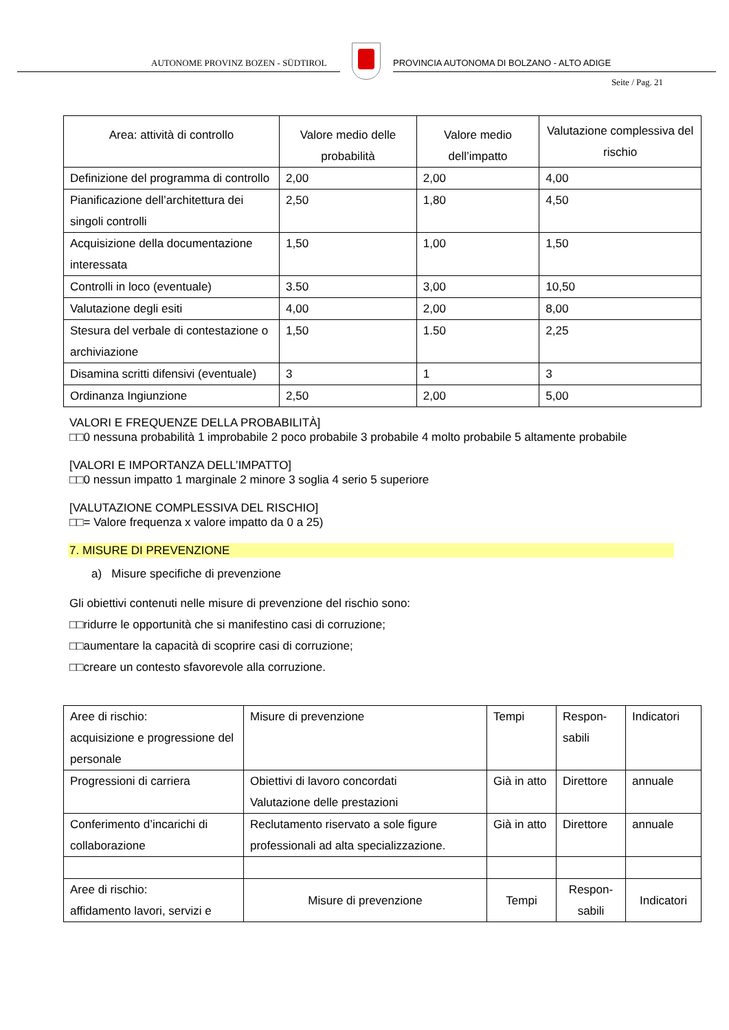AUTONOME PROVINZ BOZEN - SÜDTIROL
PROVINCIA AUTONOMA DI BOLZANO - ALTO ADIGE
Seite / Pag. 21
| Area: attività di controllo | Valore medio delle probabilità | Valore medio dell’impatto | Valutazione complessiva del rischio |
| Definizione del programma di controllo | 2,00 | 2,00 | 4,00 |
| Pianificazione dell’architettura dei singoli controlli | 2,50 | 1,80 | 4,50 |
| Acquisizione della documentazione interessata | 1,50 | 1,00 | 1,50 |
| Controlli in loco (eventuale) | 3.50 | 3,00 | 10,50 |
| Valutazione degli esiti | 4,00 | 2,00 | 8,00 |
| Stesura del verbale di contestazione o archiviazione | 1,50 | 1.50 | 2,25 |
| Disamina scritti difensivi (eventuale) | 3 | 1 | 3 |
| Ordinanza Ingiunzione | 2,50 | 2,00 | 5,00 |
VALORI E FREQUENZE DELLA PROBABILITÀ]
□□0 nessuna probabilità 1 improbabile 2 poco probabile 3 probabile 4 molto probabile 5 altamente probabile
[VALORI E IMPORTANZA DELL’IMPATTO]
□□0 nessun impatto 1 marginale 2 minore 3 soglia 4 serio 5 superiore
[VALUTAZIONE COMPLESSIVA DEL RISCHIO]
□□= Valore frequenza x valore impatto da 0 a 25)
7. MISURE DI PREVENZIONE
a) Misure specifiche di prevenzione
Gli obiettivi contenuti nelle misure di prevenzione del rischio sono:
□□ridurre le opportunità che si manifestino casi di corruzione;
□□aumentare la capacità di scoprire casi di corruzione;
□□creare un contesto sfavorevole alla corruzione.
| Aree di rischio: acquisizione e progressione del personale | Misure di prevenzione | Tempi | Respon- sabili | Indicatori |
| Progressioni di carriera | Obiettivi di lavoro concordati Valutazione delle prestazioni | Già in atto | Direttore | annuale |
| Conferimento d’incarichi di collaborazione | Reclutamento riservato a sole figure professionali ad alta specializzazione. | Già in atto | Direttore | annuale |
| Aree di rischio: affidamento lavori, servizi e | Misure di prevenzione | Tempi | Respon- sabili | Indicatori |